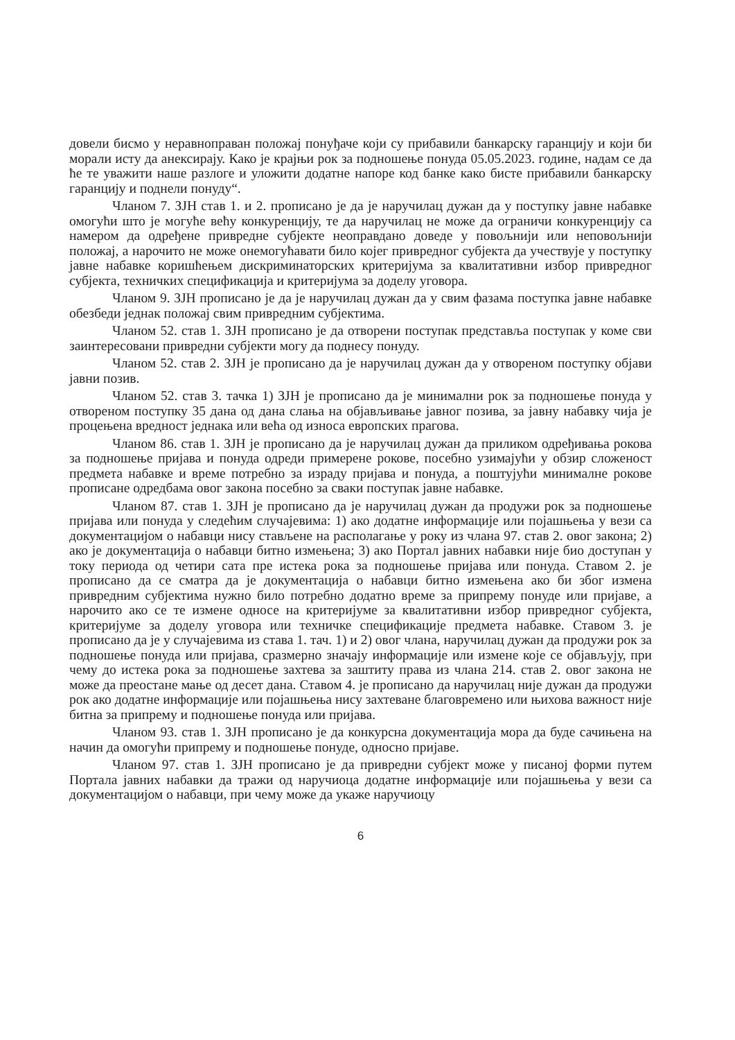довели бисмо у неравноправан положај понуђаче који су прибавили банкарску гаранцију и који би морали исту да анексирају. Како је крајњи рок за подношење понуда 05.05.2023. године, надам се да ће те уважити наше разлоге и уложити додатне напоре код банке како бисте прибавили банкарску гаранцију и поднели понуду“.
Чланом 7. ЗЈН став 1. и 2. прописано је да је наручилац дужан да у поступку јавне набавке омогући што је могуће већу конкуренцију, те да наручилац не може да ограничи конкуренцију са намером да одређене привредне субјекте неоправдано доведе у повољнији или неповољнији положај, а нарочито не може онемогућавати било којег привредног субјекта да учествује у поступку јавне набавке коришћењем дискриминаторских критеријума за квалитативни избор привредног субјекта, техничких спецификација и критеријума за доделу уговора.
Чланом 9. ЗЈН прописано је да је наручилац дужан да у свим фазама поступка јавне набавке обезбеди једнак положај свим привредним субјектима.
Чланом 52. став 1. ЗЈН прописано је да отворени поступак представља поступак у коме сви заинтересовани привредни субјекти могу да поднесу понуду.
Чланом 52. став 2. ЗЈН је прописано да је наручилац дужан да у отвореном поступку објави јавни позив.
Чланом 52. став 3. тачка 1) ЗЈН је прописано да је минимални рок за подношење понуда у отвореном поступку 35 дана од дана слања на објављивање јавног позива, за јавну набавку чија је процењена вредност једнака или већа од износа европских прагова.
Чланом 86. став 1. ЗЈН је прописано да је наручилац дужан да приликом одређивања рокова за подношење пријава и понуда одреди примерене рокове, посебно узимајући у обзир сложеност предмета набавке и време потребно за израду пријава и понуда, а поштујући минималне рокове прописане одредбама овог закона посебно за сваки поступак јавне набавке.
Чланом 87. став 1. ЗЈН је прописано да је наручилац дужан да продужи рок за подношење пријава или понуда у следећим случајевима: 1) ако додатне информације или појашњења у вези са документацијом о набавци нису стављене на располагање у року из члана 97. став 2. овог закона; 2) ако је документација о набавци битно измењена; 3) ако Портал јавних набавки није био доступан у току периода од четири сата пре истека рока за подношење пријава или понуда. Ставом 2. је прописано да се сматра да је документација о набавци битно измењена ако би због измена привредним субјектима нужно било потребно додатно време за припрему понуде или пријаве, а нарочито ако се те измене односе на критеријуме за квалитативни избор привредног субјекта, критеријуме за доделу уговора или техничке спецификације предмета набавке. Ставом 3. је прописано да је у случајевима из става 1. тач. 1) и 2) овог члана, наручилац дужан да продужи рок за подношење понуда или пријава, сразмерно значају информације или измене које се објављују, при чему до истека рока за подношење захтева за заштиту права из члана 214. став 2. овог закона не може да преостане мање од десет дана. Ставом 4. је прописано да наручилац није дужан да продужи рок ако додатне информације или појашњења нису захтеване благовремено или њихова важност није битна за припрему и подношење понуда или пријава.
Чланом 93. став 1. ЗЈН прописано је да конкурсна документација мора да буде сачињена на начин да омогући припрему и подношење понуде, односно пријаве.
Чланом 97. став 1. ЗЈН прописано је да привредни субјект може у писаној форми путем Портала јавних набавки да тражи од наручиоца додатне информације или појашњења у вези са документацијом о набавци, при чему може да укаже наручиоцу
6